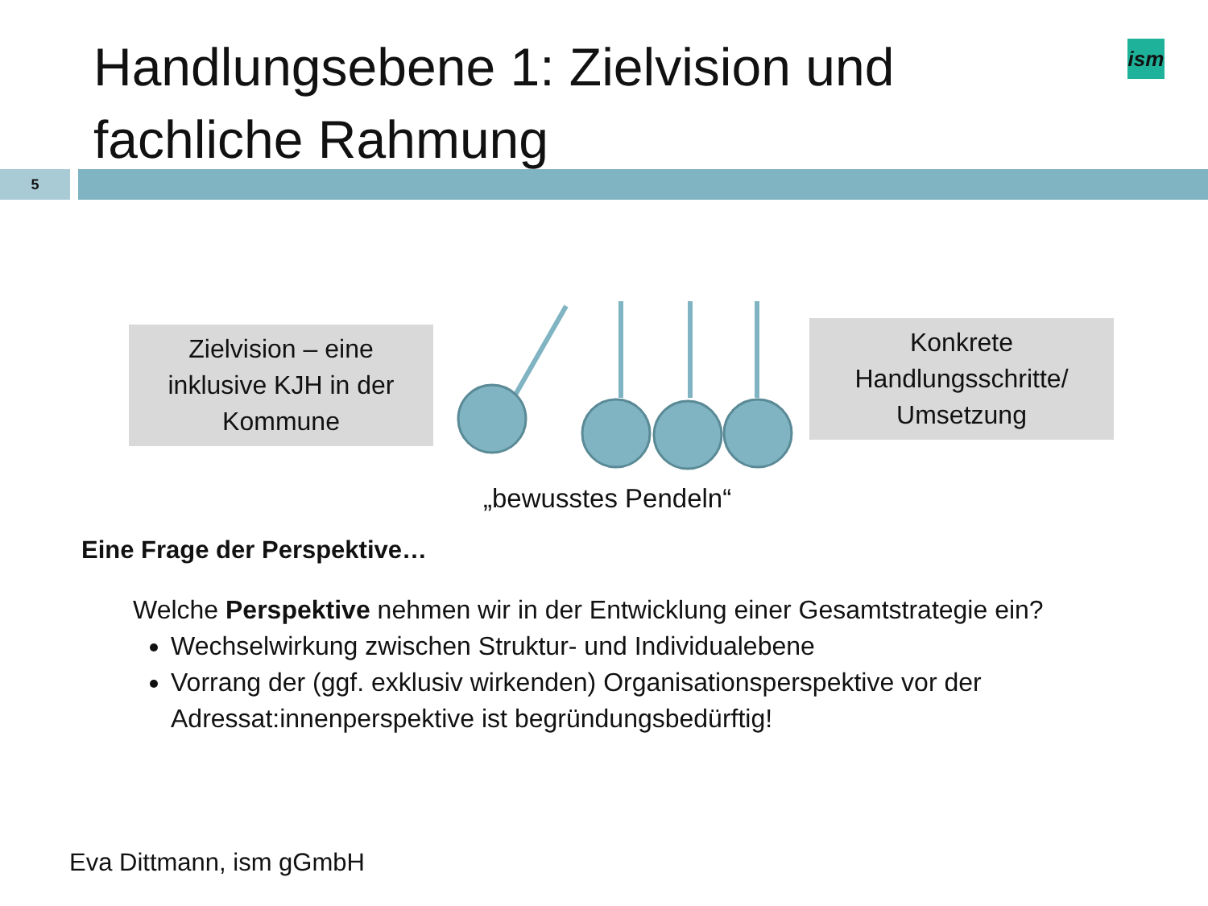Handlungsebene 1: Zielvision und
fachliche Rahmung
ism
5
Zielvision – eine
inklusive KJH in der
Kommune
Konkrete
Handlungsschritte/
Umsetzung
„bewusstes Pendeln“
Eine Frage der Perspektive…
Welche Perspektive nehmen wir in der Entwicklung einer Gesamtstrategie ein?
Wechselwirkung zwischen Struktur- und Individualebene
Vorrang der (ggf. exklusiv wirkenden) Organisationsperspektive vor der Adressat:innenperspektive ist begründungsbedürftig!
Eva Dittmann, ism gGmbH